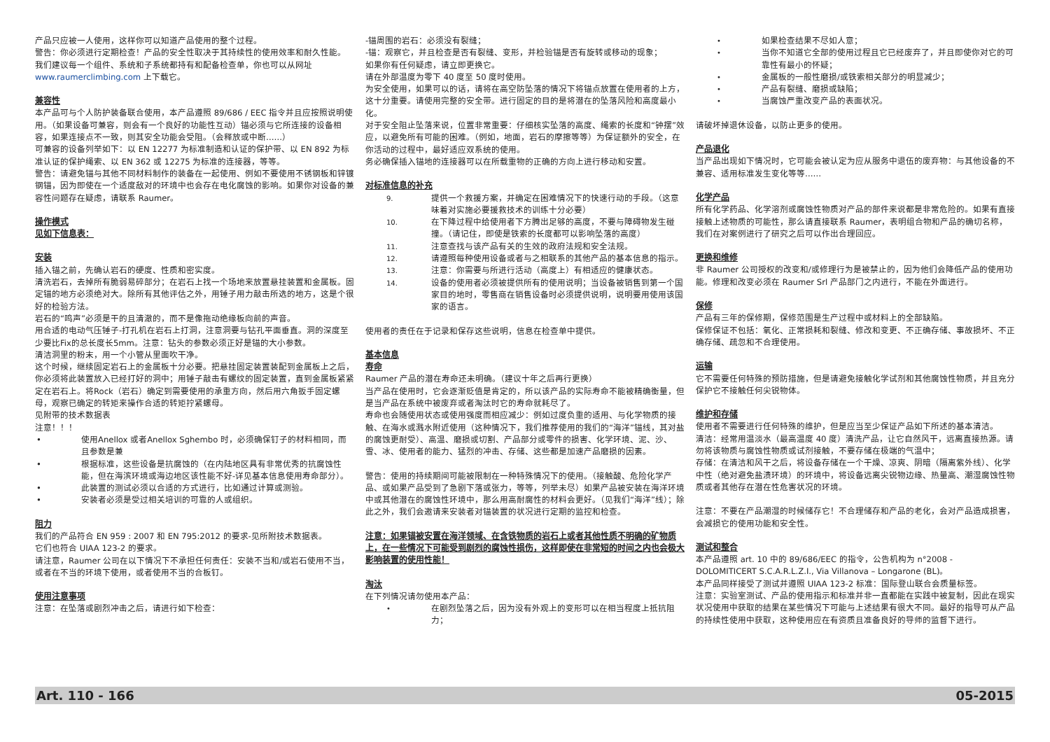产品只应被一人使用，这样你可以知道产品使用的整个过程。
警告：你必须进行定期检查！产品的安全性取决于其持续性的使用效率和耐久性能。
我们建议每一个组件、系统和子系统都持有和配备检查单，你也可以从网址 www.raumerclimbing.com 上下载它。
兼容性
本产品可与个人防护装备联合使用，本产品遵照 89/686 / EEC 指令并且应按照说明使用。（如果设备可兼容，则会有一个良好的功能性互动）锚必须与它所连接的设备相容，如果连接点不一致，则其安全功能会受阻。（会释放或中断……）
可兼容的设备列举如下：以 EN 12277 为标准制造和认证的保护带、以 EN 892 为标准认证的保护绳索、以 EN 362 或 12275 为标准的连接器，等等。
警告：请避免锚与其他不同材料制作的装备在一起使用、例如不要使用不锈钢板和锌镀钢锚，因为即使在一个适度敌对的环境中也会存在电化腐蚀的影响。如果你对设备的兼容性问题存在疑虑，请联系 Raumer。
操作模式
见如下信息表：
安装
插入锚之前，先确认岩石的硬度、性质和密实度。
清洗岩石，去掉所有脆弱易碎部分；在岩石上找一个场地来放置悬挂装置和金属板。固定锚的地方必须绝对大。除所有其他评估之外，用锤子用力敲击所选的地方，这是个很好的检验方法。
岩石的“鸣声”必须是干的且清澈的，而不是像拖动绝缘板向前的声音。
用合适的电动气压锤子-打孔机在岩石上打洞，注意洞要与钻孔平面垂直。洞的深度至少要比Fix的总长度长5mm。注意：钻头的参数必须正好是锚的大小参数。
清洁洞里的粉末，用一个小管从里面吹干净。
这个时候，继续固定岩石上的金属板十分必要。把悬挂固定装置装配到金属板上之后，你必须将此装置放入已经打好的洞中；用锤子敲击有螺纹的固定装置，直到金属板紧紧定在岩石上。将Rock（岩石）确定到需要使用的承重方向，然后用六角扳手固定螺母，观察已确定的转矩来操作合适的转矩拧紧螺母。
见附带的技术数据表
注意！！！
• 使用Anellox 或者Anellox Sghembo 时，必须确保钉子的材料相同，而且参数是兼
• 根据标准，这些设备是抗腐蚀的（在内陆地区具有非常优秀的抗腐蚀性能，但在海滨环境或海边地区该性能不好-详见基本信息使用寿命部分）。
• 此装置的测试必须以合适的方式进行，比如通过计算或测验。
• 安装者必须是受过相关培训的可靠的人或组织。
阻力
我们的产品符合 EN 959 : 2007 和 EN 795:2012 的要求-见所附技术数据表。
它们也符合 UIAA 123-2 的要求。
请注意，Raumer 公司在以下情况下不承担任何责任：安装不当和/或岩石使用不当，或者在不当的环境下使用，或者使用不当的合板钉。
使用注意事项
注意：在坠落或剧烈冲击之后，请进行如下检查：
-锚周围的岩石：必须没有裂缝；
-锚：观察它，并且检查是否有裂缝、变形，并检验锚是否有旋转或移动的现象；
如果你有任何疑虑，请立即更换它。
请在外部温度为零下 40 度至 50 度时使用。
为安全使用，如果可以的话，请将在高空防坠落的情况下将锚点放置在使用者的上方，这十分重要。请使用完整的安全带。进行固定的目的是将潜在的坠落风险和高度最小化。
对于安全阻止坠落来说，位置非常重要：仔细核实坠落的高度、绳索的长度和“钟摆”效应，以避免所有可能的困难。（例如，地面，岩石的摩擦等等）为保证额外的安全，在你活动的过程中，最好适应双系统的使用。
务必确保插入锚地的连接器可以在所载重物的正确的方向上进行移动和安置。
对标准信息的补充
9. 提供一个救援方案，并确定在困难情况下的快速行动的手段。（这意味着对实施必要援救技术的训练十分必要）
10. 在下降过程中给使用者下方腾出足够的高度，不要与障碍物发生碰撞。（请记住，即使是铁索的长度都可以影响坠落的高度）
11. 注意查找与该产品有关的生效的政府法规和安全法规。
12. 请遵照每种使用设备或者与之相联系的其他产品的基本信息的指示。
13. 注意：你需要与所进行活动（高度上）有相适应的健康状态。
14. 设备的使用者必须被提供所有的使用说明；当设备被销售到第一个国家目的地时，零售商在销售设备时必须提供说明，说明要用使用该国家的语言。
使用者的责任在于记录和保存这些说明，信息在检查单中提供。
基本信息
寿命
Raumer 产品的潜在寿命还未明确。（建议十年之后再行更换）
当产品在使用时，它会逐渐贬值是肯定的，所以该产品的实际寿命不能被精确衡量，但是当产品在系统中被废弃或者淘汰时它的寿命就耗尽了。
寿命也会随使用状态或使用强度而相应减少：例如过度负重的适用、与化学物质的接触、在海水或溅水附近使用（这种情况下，我们推荐使用的我们的“海洋”锚线，其对盐的腐蚀更耐受）、高温、磨损或切割、产品部分或零件的损害、化学环境、泥、沙、雪、冰、使用者的能力、猛烈的冲击、存储、这些都是加速产品磨损的因素。
警告：使用的持续期间可能被限制在一种特殊情况下的使用。（接触酸、危险化学产品、或如果产品受到了急剧下落或张力，等等，列举未尽）如果产品被安装在海洋环境中或其他潜在的腐蚀性环境中，那么用高耐腐性的材料会更好。（见我们“海洋”线）；除此之外，我们会邀请来安装者对锚装置的状况进行定期的监控和检查。
注意：如果锚被安置在海洋领域、在含铁物质的岩石上或者其他性质不明确的矿物质上，在一些情况下可能受到剧烈的腐蚀性损伤，这样即使在非常短的时间之内也会极大影响装置的使用性能！
淘汰
在下列情况请勿使用本产品：
• 在剧烈坠落之后，因为没有外观上的变形可以在相当程度上抵抗阻力；
• 如果检查结果不尽如人意；
• 当你不知道它全部的使用过程且它已经废弃了，并且即使你对它的可靠性有最小的怀疑；
• 金属板的一般性磨损/或铁索相关部分的明显减少；
• 产品有裂缝、磨损或缺陷；
• 当腐蚀严重改变产品的表面状况。
请破坏掉退休设备，以防止更多的使用。
产品退化
当产品出现如下情况时，它可能会被认定为应从服务中退伍的废弃物：与其他设备的不兼容、适用标准发生变化等等……
化学产品
所有化学药品、化学溶剂或腐蚀性物质对产品的部件来说都是非常危险的。如果有直接接触上述物质的可能性，那么请直接联系 Raumer，表明组合物和产品的确切名称，我们在对案例进行了研究之后可以作出合理回应。
更换和维修
非 Raumer 公司授权的改变和/或修理行为是被禁止的，因为他们会降低产品的使用功能。修理和改变必须在 Raumer Srl 产品部门之内进行，不能在外面进行。
保修
产品有三年的保修期，保修范围是生产过程中或材料上的全部缺陷。
保修保证不包括：氧化、正常损耗和裂缝、修改和变更、不正确存储、事故损坏、不正确存储、疏忽和不合理使用。
运输
它不需要任何特殊的预防措施，但是请避免接触化学试剂和其他腐蚀性物质，并且充分保护它不接触任何尖锐物体。
维护和存储
使用者不需要进行任何特殊的维护，但是应当至少保证产品如下所述的基本清洁。
清洁：经常用温淡水（最高温度 40 度）清洗产品，让它自然风干，远离直接热源。请勿将该物质与腐蚀性物质或试剂接触，不要存储在极端的气温中；
存储：在清洁和风干之后，将设备存储在一个干燥、凉爽、阴暗（隔离紫外线）、化学中性（绝对避免盐渍环境）的环境中，将设备远离尖锐物边缘、热量高、潮湿腐蚀性物质或者其他存在潜在性危害状况的环境。
注意：不要在产品潮湿的时候储存它！不合理储存和产品的老化，会对产品造成损害，会减损它的使用功能和安全性。
测试和整合
本产品遵照 art. 10 中的 89/686/EEC 的指令，公告机构为 n°2008 - DOLOMITICERT S.C.A.R.L.Z.I., Via Villanova – Longarone (BL)。
本产品同样接受了测试并遵照 UIAA 123-2 标准：国际登山联合会质量标签。
注意：实验室测试、产品的使用指示和标准并非一直都能在实践中被复制，因此在现实状况使用中获取的结果在某些情况下可能与上述结果有很大不同。最好的指导可从产品的持续性使用中获取，这种使用应在有资质且准备良好的导师的监督下进行。
Art. 110 - 166 05-2015